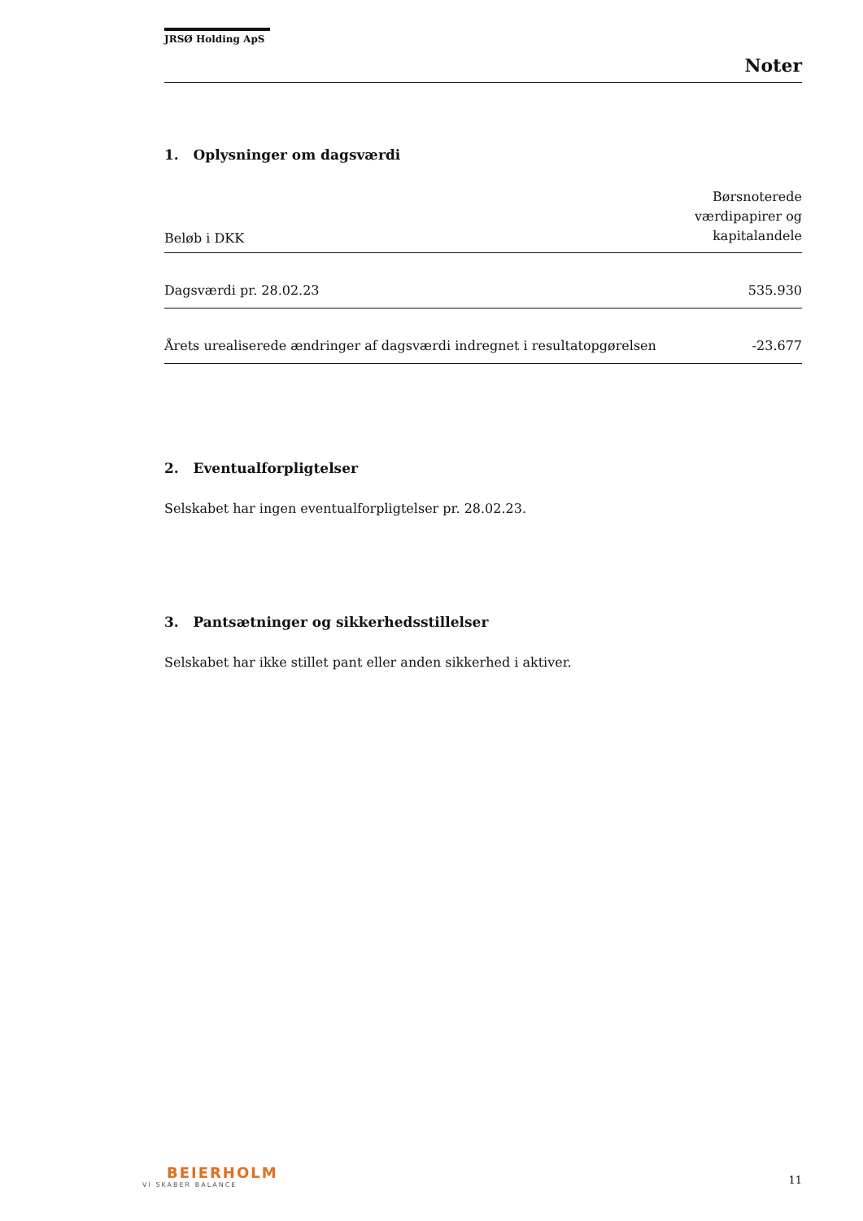JRSØ Holding ApS
Noter
1. Oplysninger om dagsværdi
| Beløb i DKK | Børsnoterede værdipapirer og kapitalandele |
| --- | --- |
| Dagsværdi pr. 28.02.23 | 535.930 |
| Årets urealiserede ændringer af dagsværdi indregnet i resultatopgørelsen | -23.677 |
2. Eventualforpligtelser
Selskabet har ingen eventualforpligtelser pr. 28.02.23.
3. Pantsætninger og sikkerhedsstillelser
Selskabet har ikke stillet pant eller anden sikkerhed i aktiver.
BEIERHOLM
VI SKABER BALANCE
11